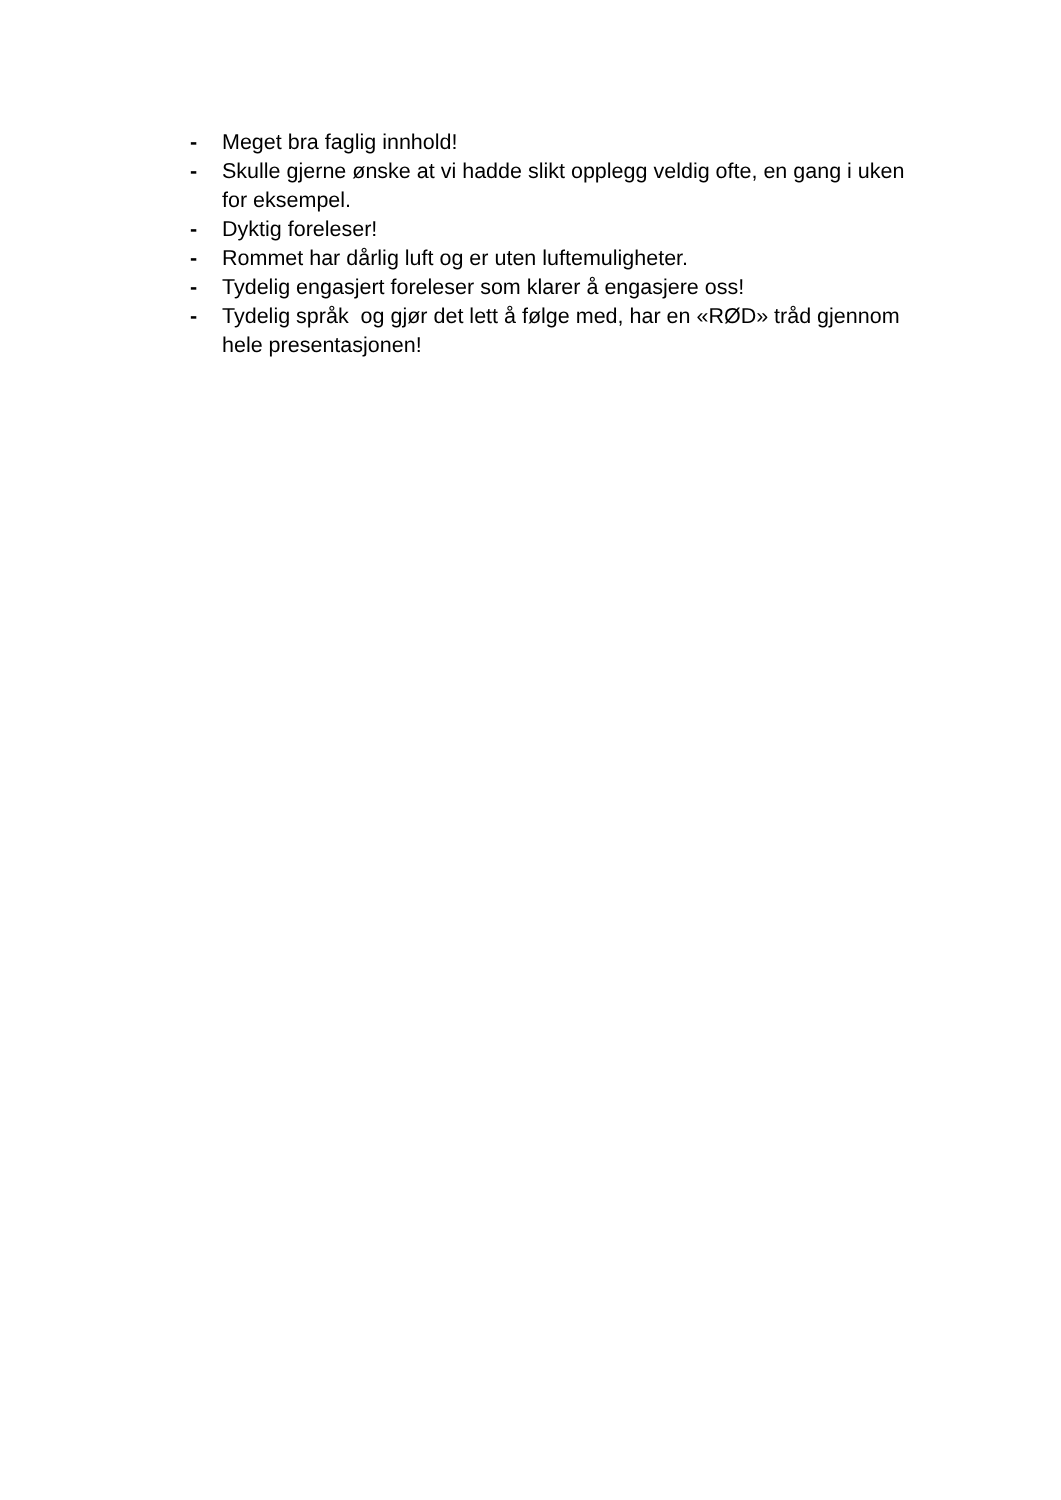- Meget bra faglig innhold!
- Skulle gjerne ønske at vi hadde slikt opplegg veldig ofte, en gang i uken for eksempel.
- Dyktig foreleser!
- Rommet har dårlig luft og er uten luftemuligheter.
- Tydelig engasjert foreleser som klarer å engasjere oss!
- Tydelig språk og gjør det lett å følge med, har en «RØD» tråd gjennom hele presentasjonen!